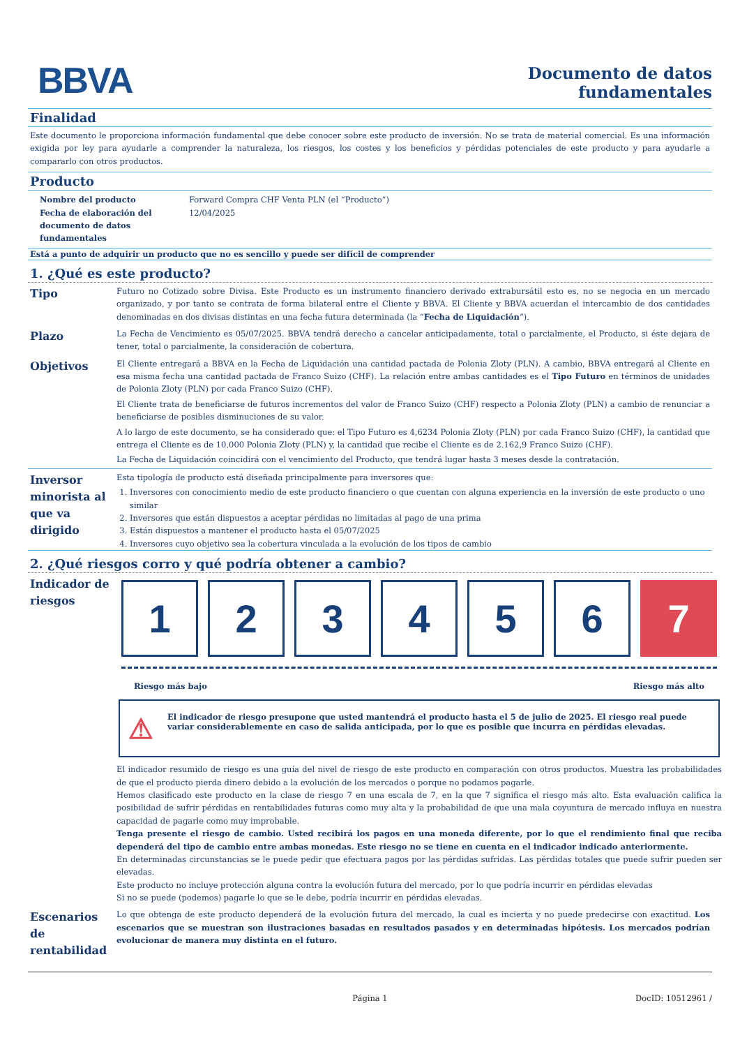BBVA
Documento de datos
fundamentales
Finalidad
Este documento le proporciona información fundamental que debe conocer sobre este producto de inversión. No se trata de material comercial. Es una información exigida por ley para ayudarle a comprender la naturaleza, los riesgos, los costes y los beneficios y pérdidas potenciales de este producto y para ayudarle a compararlo con otros productos.
Producto
Nombre del producto
Fecha de elaboración del documento de datos fundamentales
Forward Compra CHF Venta PLN (el “Producto”)
12/04/2025
Está a punto de adquirir un producto que no es sencillo y puede ser difícil de comprender
1. ¿Qué es este producto?
Tipo
Futuro no Cotizado sobre Divisa. Este Producto es un instrumento financiero derivado extrabursátil esto es, no se negocia en un mercado organizado, y por tanto se contrata de forma bilateral entre el Cliente y BBVA. El Cliente y BBVA acuerdan el intercambio de dos cantidades denominadas en dos divisas distintas en una fecha futura determinada (la “Fecha de Liquidación”).
Plazo
La Fecha de Vencimiento es 05/07/2025. BBVA tendrá derecho a cancelar anticipadamente, total o parcialmente, el Producto, si éste dejara de tener, total o parcialmente, la consideración de cobertura.
Objetivos
El Cliente entregará a BBVA en la Fecha de Liquidación una cantidad pactada de Polonia Zloty (PLN). A cambio, BBVA entregará al Cliente en esa misma fecha una cantidad pactada de Franco Suizo (CHF). La relación entre ambas cantidades es el Tipo Futuro en términos de unidades de Polonia Zloty (PLN) por cada Franco Suizo (CHF).
El Cliente trata de beneficiarse de futuros incrementos del valor de Franco Suizo (CHF) respecto a Polonia Zloty (PLN) a cambio de renunciar a beneficiarse de posibles disminuciones de su valor.
A lo largo de este documento, se ha considerado que: el Tipo Futuro es 4,6234 Polonia Zloty (PLN) por cada Franco Suizo (CHF), la cantidad que entrega el Cliente es de 10.000 Polonia Zloty (PLN) y, la cantidad que recibe el Cliente es de 2.162,9 Franco Suizo (CHF).
La Fecha de Liquidación coincidirá con el vencimiento del Producto, que tendrá lugar hasta 3 meses desde la contratación.
Inversor minorista al que va dirigido
Esta tipología de producto está diseñada principalmente para inversores que:
1. Inversores con conocimiento medio de este producto financiero o que cuentan con alguna experiencia en la inversión de este producto o uno similar
2. Inversores que están dispuestos a aceptar pérdidas no limitadas al pago de una prima
3. Están dispuestos a mantener el producto hasta el 05/07/2025
4. Inversores cuyo objetivo sea la cobertura vinculada a la evolución de los tipos de cambio
2. ¿Qué riesgos corro y qué podría obtener a cambio?
Indicador de riesgos
1 2 3 4 5 6 7
Riesgo más bajo Riesgo más alto
⚠ El indicador de riesgo presupone que usted mantendrá el producto hasta el 5 de julio de 2025. El riesgo real puede variar considerablemente en caso de salida anticipada, por lo que es posible que incurra en pérdidas elevadas.
El indicador resumido de riesgo es una guía del nivel de riesgo de este producto en comparación con otros productos. Muestra las probabilidades de que el producto pierda dinero debido a la evolución de los mercados o porque no podamos pagarle.
Hemos clasificado este producto en la clase de riesgo 7 en una escala de 7, en la que 7 significa el riesgo más alto. Esta evaluación califica la posibilidad de sufrir pérdidas en rentabilidades futuras como muy alta y la probabilidad de que una mala coyuntura de mercado influya en nuestra capacidad de pagarle como muy improbable.
Tenga presente el riesgo de cambio. Usted recibirá los pagos en una moneda diferente, por lo que el rendimiento final que reciba dependerá del tipo de cambio entre ambas monedas. Este riesgo no se tiene en cuenta en el indicador indicado anteriormente.
En determinadas circunstancias se le puede pedir que efectuara pagos por las pérdidas sufridas. Las pérdidas totales que puede sufrir pueden ser elevadas.
Este producto no incluye protección alguna contra la evolución futura del mercado, por lo que podría incurrir en pérdidas elevadas
Si no se puede (podemos) pagarle lo que se le debe, podría incurrir en pérdidas elevadas.
Escenarios de rentabilidad
Lo que obtenga de este producto dependerá de la evolución futura del mercado, la cual es incierta y no puede predecirse con exactitud. Los escenarios que se muestran son ilustraciones basadas en resultados pasados y en determinadas hipótesis. Los mercados podrían evolucionar de manera muy distinta en el futuro.
Página 1 DocID: 10512961 /